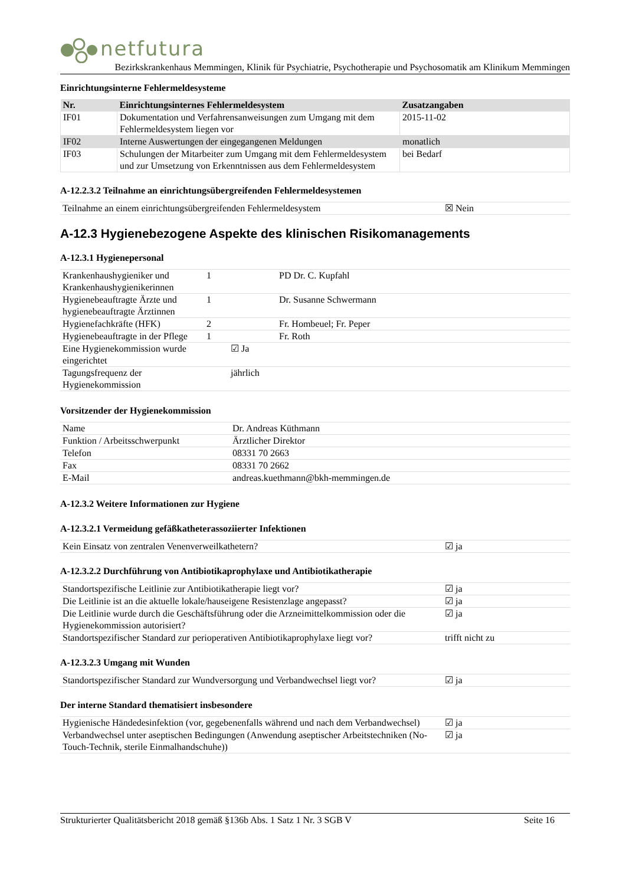netfutura
Bezirkskrankenhaus Memmingen, Klinik für Psychiatrie, Psychotherapie und Psychosomatik am Klinikum Memmingen
Einrichtungsinterne Fehlermeldesysteme
| Nr. | Einrichtungsinternes Fehlermeldesystem | Zusatzangaben |
| --- | --- | --- |
| IF01 | Dokumentation und Verfahrensanweisungen zum Umgang mit dem Fehlermeldesystem liegen vor | 2015-11-02 |
| IF02 | Interne Auswertungen der eingegangenen Meldungen | monatlich |
| IF03 | Schulungen der Mitarbeiter zum Umgang mit dem Fehlermeldesystem und zur Umsetzung von Erkenntnissen aus dem Fehlermeldesystem | bei Bedarf |
A-12.2.3.2 Teilnahme an einrichtungsübergreifenden Fehlermeldesystemen
| Teilnahme an einem einrichtungsübergreifenden Fehlermeldesystem | ☒ Nein |
A-12.3 Hygienebezogene Aspekte des klinischen Risikomanagements
A-12.3.1 Hygienepersonal
| Krankenhaushygieniker und Krankenhaushygienikerinnen | 1 | PD Dr. C. Kupfahl |
| Hygienebeauftragte Ärzte und hygienebeauftragte Ärztinnen | 1 | Dr. Susanne Schwermann |
| Hygienefachkräfte (HFK) | 2 | Fr. Hombeuel; Fr. Peper |
| Hygienebeauftragte in der Pflege | 1 | Fr. Roth |
| Eine Hygienekommission wurde eingerichtet | ☑ Ja | |
| Tagungsfrequenz der Hygienekommission | jährlich | |
Vorsitzender der Hygienekommission
| Name | Dr. Andreas Küthmann |
| Funktion / Arbeitsschwerpunkt | Ärztlicher Direktor |
| Telefon | 08331 70 2663 |
| Fax | 08331 70 2662 |
| E-Mail | andreas.kuethmann@bkh-memmingen.de |
A-12.3.2 Weitere Informationen zur Hygiene
A-12.3.2.1 Vermeidung gefäßkatheterassoziierter Infektionen
| Kein Einsatz von zentralen Venenverweilkathetern? | ☑ ja |
A-12.3.2.2 Durchführung von Antibiotikaprophylaxe und Antibiotikatherapie
| Standortspezifische Leitlinie zur Antibiotikatherapie liegt vor? | ☑ ja |
| Die Leitlinie ist an die aktuelle lokale/hauseigene Resistenzlage angepasst? | ☑ ja |
| Die Leitlinie wurde durch die Geschäftsführung oder die Arzneimittelkommission oder die Hygienekommission autorisiert? | ☑ ja |
| Standortspezifischer Standard zur perioperativen Antibiotikaprophylaxe liegt vor? | trifft nicht zu |
A-12.3.2.3 Umgang mit Wunden
| Standortspezifischer Standard zur Wundversorgung und Verbandwechsel liegt vor? | ☑ ja |
Der interne Standard thematisiert insbesondere
| Hygienische Händedesinfektion (vor, gegebenenfalls während und nach dem Verbandwechsel) | ☑ ja |
| Verbandwechsel unter aseptischen Bedingungen (Anwendung aseptischer Arbeitstechniken (No-Touch-Technik, sterile Einmalhandschuhe)) | ☑ ja |
Strukturierter Qualitätsbericht 2018 gemäß §136b Abs. 1 Satz 1 Nr. 3 SGB V Seite 16